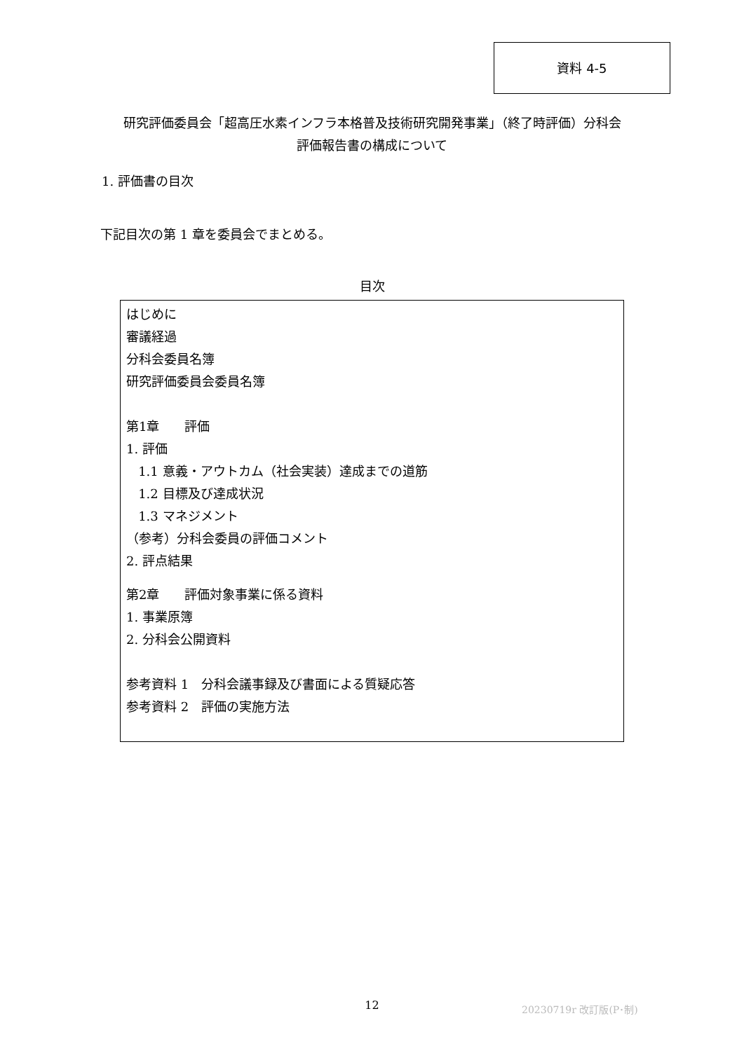資料 4-5
研究評価委員会「超高圧水素インフラ本格普及技術研究開発事業」（終了時評価）分科会
評価報告書の構成について
1. 評価書の目次
下記目次の第 1 章を委員会でまとめる。
目次
はじめに
審議経過
分科会委員名簿
研究評価委員会委員名簿
第1章　　評価
1. 評価
1.1 意義・アウトカム（社会実装）達成までの道筋
1.2 目標及び達成状況
1.3 マネジメント
（参考）分科会委員の評価コメント
2. 評点結果
第2章　　評価対象事業に係る資料
1. 事業原簿
2. 分科会公開資料
参考資料 1　分科会議事録及び書面による質疑応答
参考資料 2　評価の実施方法
12 20230719r 改訂版(P･制)